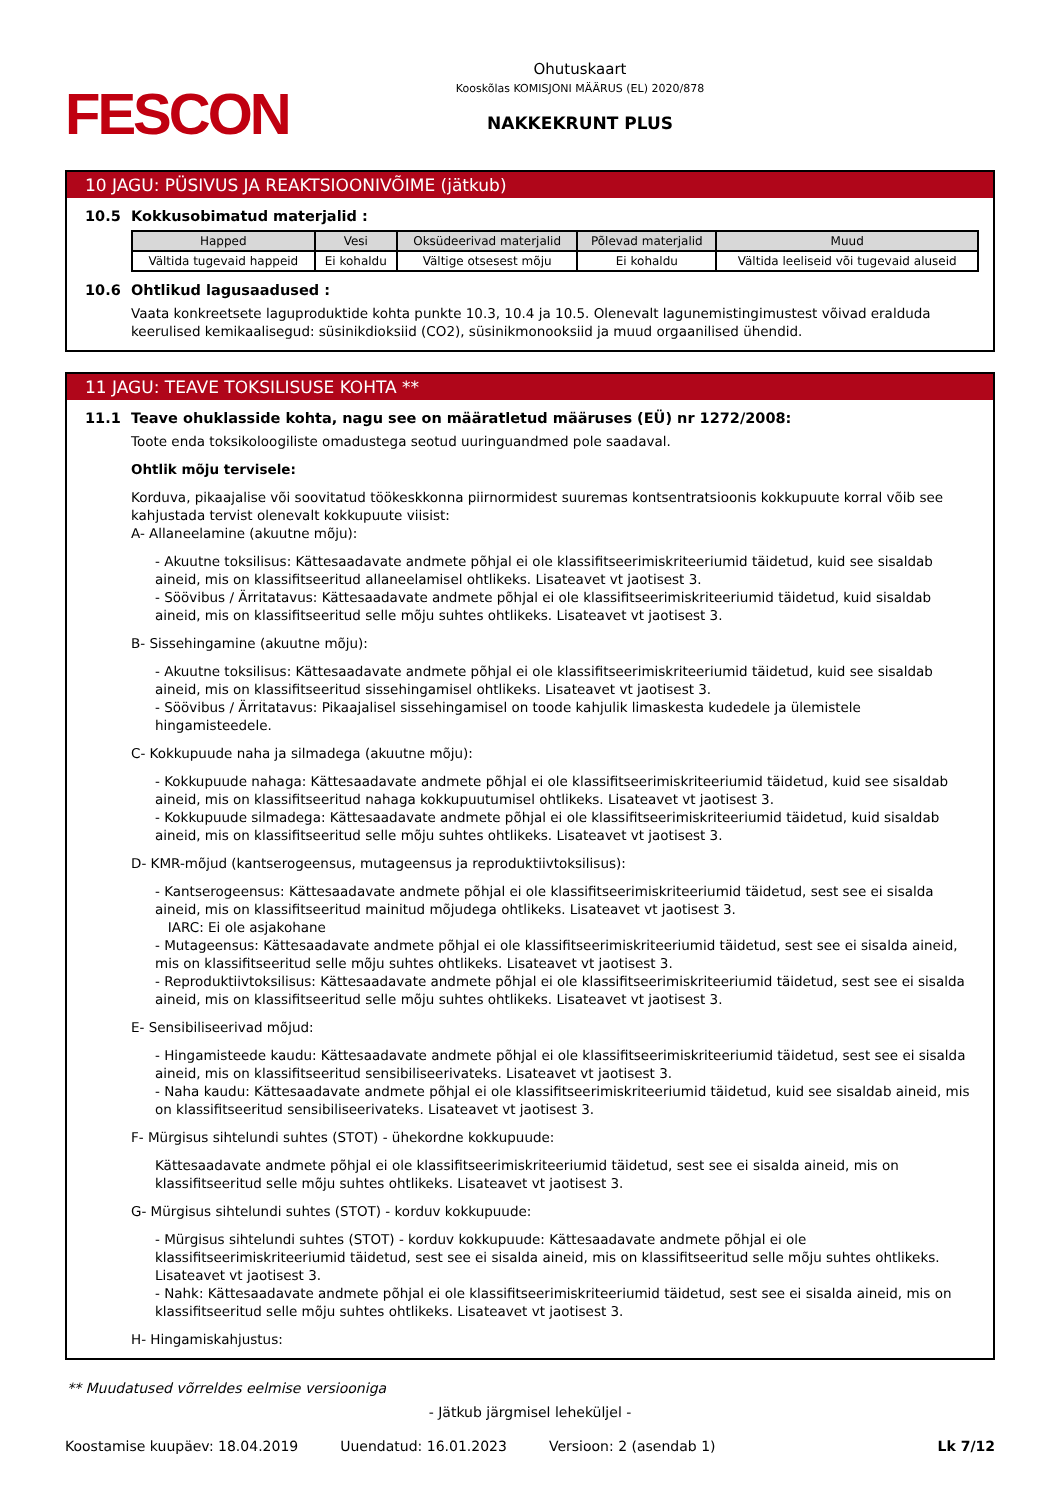FESCON
Ohutuskaart
Kooskõlas KOMISJONI MÄÄRUS (EL) 2020/878
NAKKEKRUNT PLUS
10 JAGU: PÜSIVUS JA REAKTSIOONIVÕIME (jätkub)
10.5 Kokkusobimatud materjalid :
| Happed | Vesi | Oksüdeerivad materjalid | Põlevad materjalid | Muud |
| --- | --- | --- | --- | --- |
| Vältida tugevaid happeid | Ei kohaldu | Vältige otsesest mõju | Ei kohaldu | Vältida leeliseid või tugevaid aluseid |
10.6 Ohtlikud lagusaadused :
Vaata konkreetsete laguproduktide kohta punkte 10.3, 10.4 ja 10.5. Olenevalt lagunemistingimustest võivad eralduda keerulised kemikaalisegud: süsinikdioksiid (CO2), süsinikmonooksiid ja muud orgaanilised ühendid.
11 JAGU: TEAVE TOKSILISUSE KOHTA **
11.1 Teave ohuklasside kohta, nagu see on määratletud määruses (EÜ) nr 1272/2008:
Toote enda toksikoloogiliste omadustega seotud uuringuandmed pole saadaval.
Ohtlik mõju tervisele:
Korduva, pikaajalise või soovitatud töökeskkonna piirnormidest suuremas kontsentratsioonis kokkupuute korral võib see kahjustada tervist olenevalt kokkupuute viisist:
A- Allaneelamine (akuutne mõju):
- Akuutne toksilisus: Kättesaadavate andmete põhjal ei ole klassifitseerimiskriteeriumid täidetud, kuid see sisaldab aineid, mis on klassifitseeritud allaneelamisel ohtlikeks. Lisateavet vt jaotisest 3.
- Söövibus / Ärritatavus: Kättesaadavate andmete põhjal ei ole klassifitseerimiskriteeriumid täidetud, kuid sisaldab aineid, mis on klassifitseeritud selle mõju suhtes ohtlikeks. Lisateavet vt jaotisest 3.
B- Sissehingamine (akuutne mõju):
- Akuutne toksilisus: Kättesaadavate andmete põhjal ei ole klassifitseerimiskriteeriumid täidetud, kuid see sisaldab aineid, mis on klassifitseeritud sissehingamisel ohtlikeks. Lisateavet vt jaotisest 3.
- Söövibus / Ärritatavus: Pikaajalisel sissehingamisel on toode kahjulik limaskesta kudedele ja ülemistele hingamisteedele.
C- Kokkupuude naha ja silmadega (akuutne mõju):
- Kokkupuude nahaga: Kättesaadavate andmete põhjal ei ole klassifitseerimiskriteeriumid täidetud, kuid see sisaldab aineid, mis on klassifitseeritud nahaga kokkupuutumisel ohtlikeks. Lisateavet vt jaotisest 3.
- Kokkupuude silmadega: Kättesaadavate andmete põhjal ei ole klassifitseerimiskriteeriumid täidetud, kuid sisaldab aineid, mis on klassifitseeritud selle mõju suhtes ohtlikeks. Lisateavet vt jaotisest 3.
D- KMR-mõjud (kantserogeensus, mutageensus ja reproduktiivtoksilisus):
- Kantserogeensus: Kättesaadavate andmete põhjal ei ole klassifitseerimiskriteeriumid täidetud, sest see ei sisalda aineid, mis on klassifitseeritud mainitud mõjudega ohtlikeks. Lisateavet vt jaotisest 3.
IARC: Ei ole asjakohane
- Mutageensus: Kättesaadavate andmete põhjal ei ole klassifitseerimiskriteeriumid täidetud, sest see ei sisalda aineid, mis on klassifitseeritud selle mõju suhtes ohtlikeks. Lisateavet vt jaotisest 3.
- Reproduktiivtoksilisus: Kättesaadavate andmete põhjal ei ole klassifitseerimiskriteeriumid täidetud, sest see ei sisalda aineid, mis on klassifitseeritud selle mõju suhtes ohtlikeks. Lisateavet vt jaotisest 3.
E- Sensibiliseerivad mõjud:
- Hingamisteede kaudu: Kättesaadavate andmete põhjal ei ole klassifitseerimiskriteeriumid täidetud, sest see ei sisalda aineid, mis on klassifitseeritud sensibiliseerivateks. Lisateavet vt jaotisest 3.
- Naha kaudu: Kättesaadavate andmete põhjal ei ole klassifitseerimiskriteeriumid täidetud, kuid see sisaldab aineid, mis on klassifitseeritud sensibiliseerivateks. Lisateavet vt jaotisest 3.
F- Mürgisus sihtelundi suhtes (STOT) - ühekordne kokkupuude:
Kättesaadavate andmete põhjal ei ole klassifitseerimiskriteeriumid täidetud, sest see ei sisalda aineid, mis on klassifitseeritud selle mõju suhtes ohtlikeks. Lisateavet vt jaotisest 3.
G- Mürgisus sihtelundi suhtes (STOT) - korduv kokkupuude:
- Mürgisus sihtelundi suhtes (STOT) - korduv kokkupuude: Kättesaadavate andmete põhjal ei ole klassifitseerimiskriteeriumid täidetud, sest see ei sisalda aineid, mis on klassifitseeritud selle mõju suhtes ohtlikeks. Lisateavet vt jaotisest 3.
- Nahk: Kättesaadavate andmete põhjal ei ole klassifitseerimiskriteeriumid täidetud, sest see ei sisalda aineid, mis on klassifitseeritud selle mõju suhtes ohtlikeks. Lisateavet vt jaotisest 3.
H- Hingamiskahjustus:
** Muudatused võrreldes eelmise versiooniga
- Jätkub järgmisel leheküljel -
Koostamise kuupäev: 18.04.2019 Uuendatud: 16.01.2023 Versioon: 2 (asendab 1) Lk 7/12